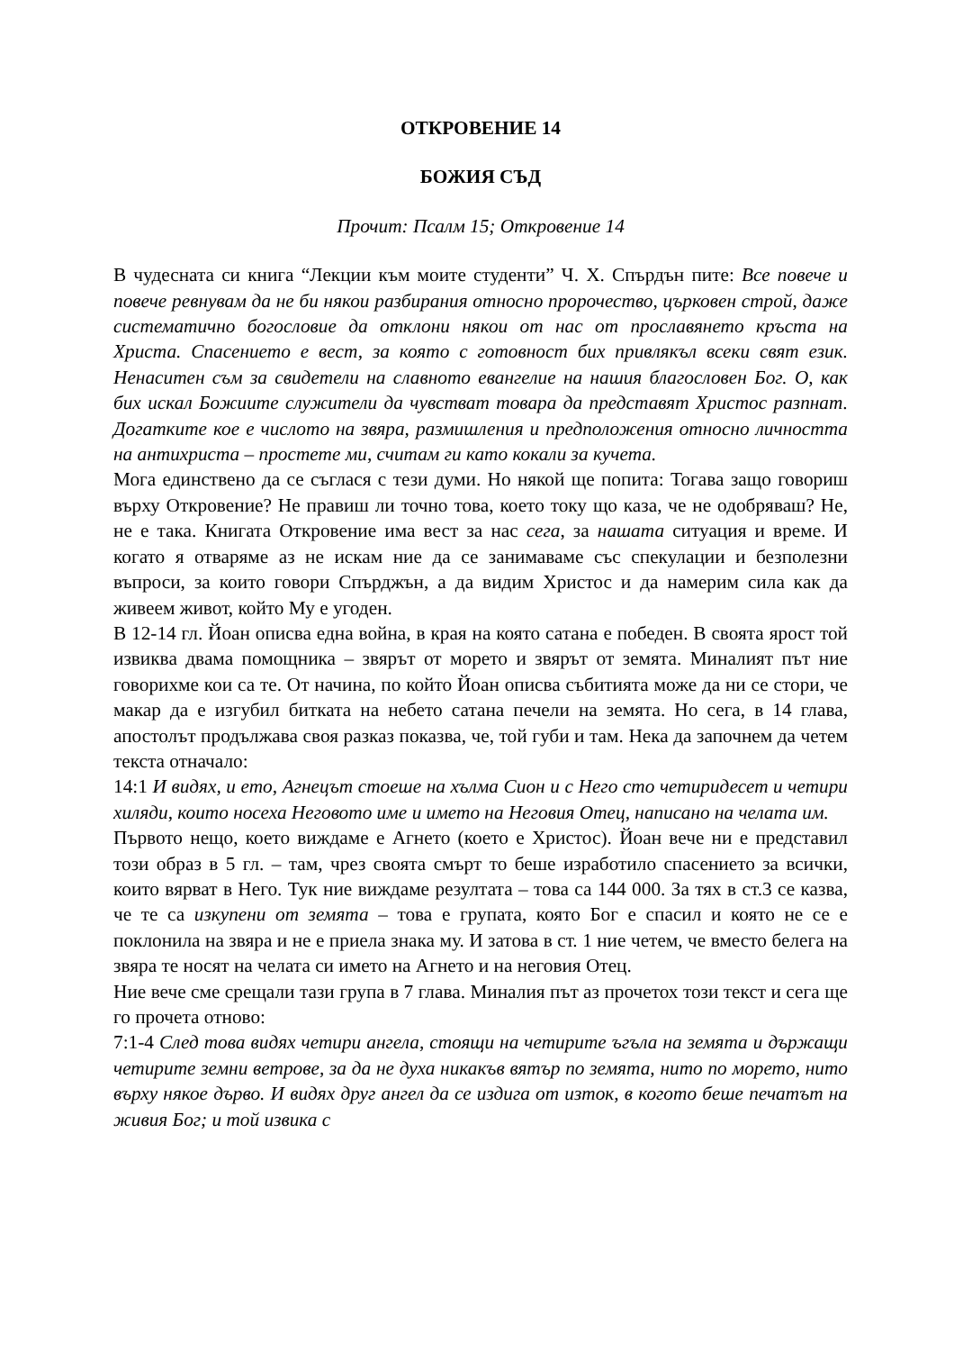ОТКРОВЕНИЕ 14
БОЖИЯ СЪД
Прочит: Псалм 15; Откровение 14
В чудесната си книга “Лекции към моите студенти” Ч. Х. Спърдън пите: Все повече и повече ревнувам да не би някои разбирания относно пророчество, църковен строй, даже систематично богословие да отклони някои от нас от прославянето кръста на Христа. Спасението е вест, за която с готовност бих привлякъл всеки свят език. Ненаситен съм за свидетели на славното евангелие на нашия благословен Бог. О, как бих искал Божиите служители да чувстват товара да представят Христос разпнат. Догатките кое е числото на звяра, размишления и предположения относно личността на антихриста – простете ми, считам ги като кокали за кучета.
Мога единствено да се съглася с тези думи. Но някой ще попита: Тогава защо говориш върху Откровение? Не правиш ли точно това, което току що каза, че не одобряваш? Не, не е така. Книгата Откровение има вест за нас сега, за нашата ситуация и време. И когато я отваряме аз не искам ние да се занимаваме със спекулации и безполезни въпроси, за които говори Спърджън, а да видим Христос и да намерим сила как да живеем живот, който Му е угоден.
В 12-14 гл. Йоан описва една война, в края на която сатана е победен. В своята ярост той извиква двама помощника – звярът от морето и звярът от земята. Миналият път ние говорихме кои са те. От начина, по който Йоан описва събитията може да ни се стори, че макар да е изгубил битката на небето сатана печели на земята. Но сега, в 14 глава, апостолът продължава своя разказ показва, че, той губи и там. Нека да започнем да четем текста отначало:
14:1 И видях, и ето, Агнецът стоеше на хълма Сион и с Него сто четиридесет и четири хиляди, които носеха Неговото име и името на Неговия Отец, написано на челата им.
Първото нещо, което виждаме е Агнето (което е Христос). Йоан вече ни е представил този образ в 5 гл. – там, чрез своята смърт то беше изработило спасението за всички, които вярват в Него. Тук ние виждаме резултата – това са 144 000. За тях в ст.3 се казва, че те са изкупени от земята – това е групата, която Бог е спасил и която не се е поклонила на звяра и не е приела знака му. И затова в ст. 1 ние четем, че вместо белега на звяра те носят на челата си името на Агнето и на неговия Отец.
Ние вече сме срещали тази група в 7 глава. Миналия път аз прочетох този текст и сега ще го прочета отново:
7:1-4 След това видях четири ангела, стоящи на четирите ъгъла на земята и държащи четирите земни ветрове, за да не духа никакъв вятър по земята, нито по морето, нито върху някое дърво. И видях друг ангел да се издига от изток, в когото беше печатът на живия Бог; и той извика с